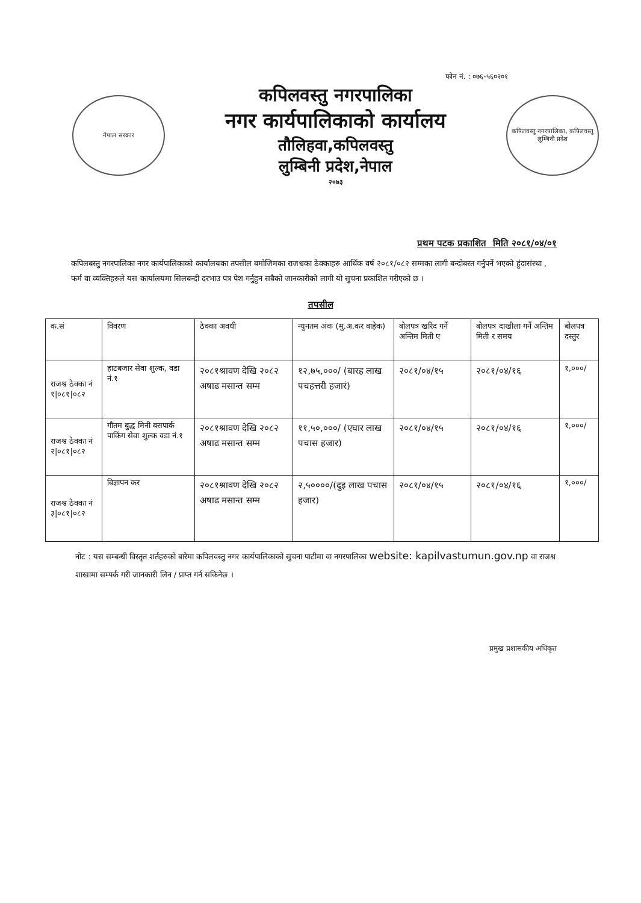फोन नं. : ०७६-५६०२०१
नेपाल सरकार
कपिलवस्तु नगरपालिका
नगर कार्यपालिकाको कार्यालय
तौलिहवा,कपिलवस्तु
लुम्बिनी प्रदेश,नेपाल
२०७३
कपिलवस्तु नगरपालिका, कपिलवस्तु
लुम्बिनी प्रदेश
प्रथम पटक प्रकाशित मिति २०८१/०४/०१
कपिलबस्तु नगरपालिका नगर कार्यपालिकाको कार्यालयका तपसील बमोजिमका राजश्वका ठेक्काहरु आर्थिक वर्ष २०८१/०८२ सम्मका लागी बन्दोबस्त गर्नुपर्ने भएको हुंदासंस्था , फर्म वा व्यक्तिहरुले यस कार्यालयमा सिलबन्दी दरभाउ पत्र पेश गर्नुहुन सबैको जानकारीको लागी यो सुचना प्रकाशित गरीएको छ ।
तपसील
| क.सं | विवरण | ठेक्का अवधी | न्युनतम अंक (मु.अ.कर बाहेक) | बोलपत्र खरिद गर्ने अन्तिम मिती ए | बोलपत्र दाखीला गर्ने अन्तिम मिती र समय | बोलपत्र दस्तुर |
| --- | --- | --- | --- | --- | --- | --- |
| राजश्व ठेक्का नं १/०८१/०८२ | हाटबजार सेवा शुल्क, वडा नं.१ | २०८१श्रावण देखि २०८२ अषाढ मसान्त सम्म | १२,७५,०००/ (बारह लाख पचहत्तरी हजारं) | २०८१/०४/१५ | २०८१/०४/१६ | १,०००/ |
| राजश्व ठेक्का नं २/०८१/०८२ | गौतम बुद्ध मिनी बसपार्क पाकिंग सेवा शुल्क वडा नं.१ | २०८१श्रावण देखि २०८२ अषाढ मसान्त सम्म | ११,५०,०००/ (एघार लाख पचास हजार) | २०८१/०४/१५ | २०८१/०४/१६ | १,०००/ |
| राजश्व ठेक्का नं ३/०८१/०८२ | बिज्ञापन कर | २०८१श्रावण देखि २०८२ अषाढ मसान्त सम्म | २,५००००/(दुइ लाख पचास हजार) | २०८१/०४/१५ | २०८१/०४/१६ | १,०००/ |
नोट : यस सम्बन्धी विस्तृत शर्तहरुको बारेमा कपिलवस्तु नगर कार्यपालिकाको सुचना पाटीमा वा नगरपालिका website: kapilvastumun.gov.np वा राजश्व शाखामा सम्पर्क गरी जानकारी लिन / प्राप्त गर्न सकिनेछ ।
प्रमुख प्रशासकीय अधिकृत